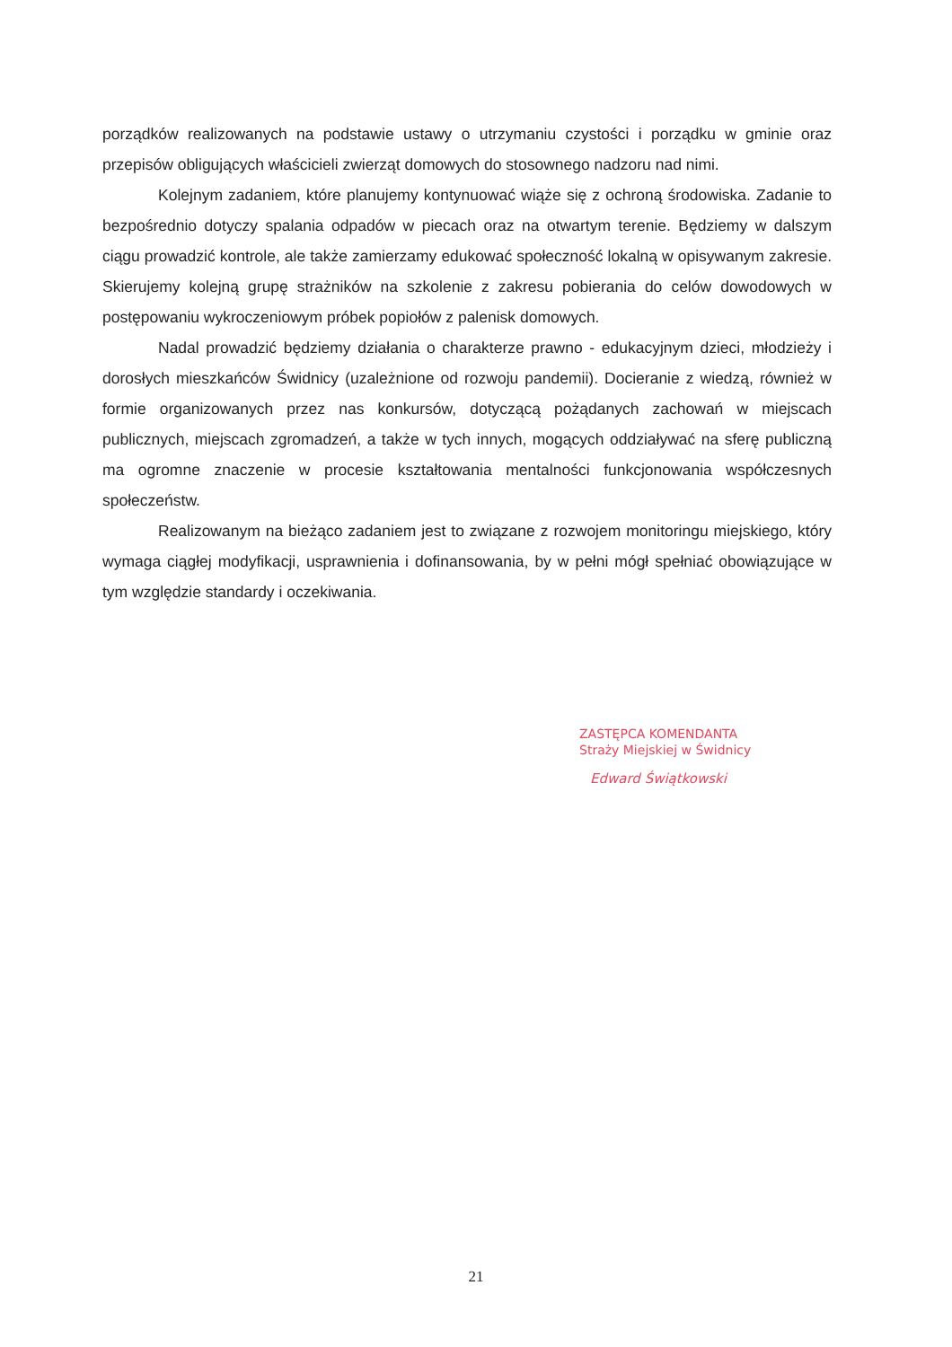porządków realizowanych na podstawie ustawy o utrzymaniu czystości i porządku w gminie oraz przepisów obligujących właścicieli zwierząt domowych do stosownego nadzoru nad nimi.
Kolejnym zadaniem, które planujemy kontynuować wiąże się z ochroną środowiska. Zadanie to bezpośrednio dotyczy spalania odpadów w piecach oraz na otwartym terenie. Będziemy w dalszym ciągu prowadzić kontrole, ale także zamierzamy edukować społeczność lokalną w opisywanym zakresie. Skierujemy kolejną grupę strażników na szkolenie z zakresu pobierania do celów dowodowych w postępowaniu wykroczeniowym próbek popiołów z palenisk domowych.
Nadal prowadzić będziemy działania o charakterze prawno - edukacyjnym dzieci, młodzieży i dorosłych mieszkańców Świdnicy (uzależnione od rozwoju pandemii). Docieranie z wiedzą, również w formie organizowanych przez nas konkursów, dotyczącą pożądanych zachowań w miejscach publicznych, miejscach zgromadzeń, a także w tych innych, mogących oddziaływać na sferę publiczną ma ogromne znaczenie w procesie kształtowania mentalności funkcjonowania współczesnych społeczeństw.
Realizowanym na bieżąco zadaniem jest to związane z rozwojem monitoringu miejskiego, który wymaga ciągłej modyfikacji, usprawnienia i dofinansowania, by w pełni mógł spełniać obowiązujące w tym względzie standardy i oczekiwania.
ZASTĘPCA KOMENDANTA
Straży Miejskiej w Świdnicy
Edward Świątkowski
21